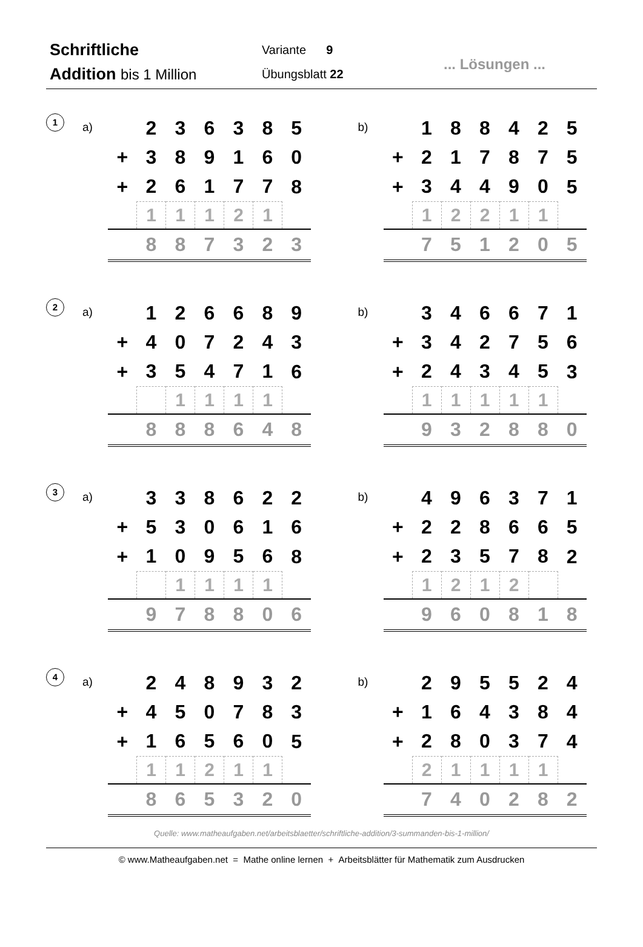Schriftliche
Addition bis 1 Million
Variante 9
Übungsblatt 22
... Lösungen ...
1
a)
| | 2 | 3 | 6 | 3 | 8 | 5 |
| + | 3 | 8 | 9 | 1 | 6 | 0 |
| + | 2 | 6 | 1 | 7 | 7 | 8 |
| | 1 | 1 | 1 | 2 | 1 | |
| | 8 | 8 | 7 | 3 | 2 | 3 |
b)
| | 1 | 8 | 8 | 4 | 2 | 5 |
| + | 2 | 1 | 7 | 8 | 7 | 5 |
| + | 3 | 4 | 4 | 9 | 0 | 5 |
| | 1 | 2 | 2 | 1 | 1 | |
| | 7 | 5 | 1 | 2 | 0 | 5 |
2
a)
| | 1 | 2 | 6 | 6 | 8 | 9 |
| + | 4 | 0 | 7 | 2 | 4 | 3 |
| + | 3 | 5 | 4 | 7 | 1 | 6 |
| | | 1 | 1 | 1 | 1 | |
| | 8 | 8 | 8 | 6 | 4 | 8 |
b)
| | 3 | 4 | 6 | 6 | 7 | 1 |
| + | 3 | 4 | 2 | 7 | 5 | 6 |
| + | 2 | 4 | 3 | 4 | 5 | 3 |
| | 1 | 1 | 1 | 1 | 1 | |
| | 9 | 3 | 2 | 8 | 8 | 0 |
3
a)
| | 3 | 3 | 8 | 6 | 2 | 2 |
| + | 5 | 3 | 0 | 6 | 1 | 6 |
| + | 1 | 0 | 9 | 5 | 6 | 8 |
| | | 1 | 1 | 1 | 1 | |
| | 9 | 7 | 8 | 8 | 0 | 6 |
b)
| | 4 | 9 | 6 | 3 | 7 | 1 |
| + | 2 | 2 | 8 | 6 | 6 | 5 |
| + | 2 | 3 | 5 | 7 | 8 | 2 |
| | 1 | 2 | 1 | 2 | | |
| | 9 | 6 | 0 | 8 | 1 | 8 |
4
a)
| | 2 | 4 | 8 | 9 | 3 | 2 |
| + | 4 | 5 | 0 | 7 | 8 | 3 |
| + | 1 | 6 | 5 | 6 | 0 | 5 |
| | 1 | 1 | 2 | 1 | 1 | |
| | 8 | 6 | 5 | 3 | 2 | 0 |
b)
| | 2 | 9 | 5 | 5 | 2 | 4 |
| + | 1 | 6 | 4 | 3 | 8 | 4 |
| + | 2 | 8 | 0 | 3 | 7 | 4 |
| | 2 | 1 | 1 | 1 | 1 | |
| | 7 | 4 | 0 | 2 | 8 | 2 |
Quelle: www.matheaufgaben.net/arbeitsblaetter/schriftliche-addition/3-summanden-bis-1-million/
© www.Matheaufgaben.net = Mathe online lernen + Arbeitsblätter für Mathematik zum Ausdrucken